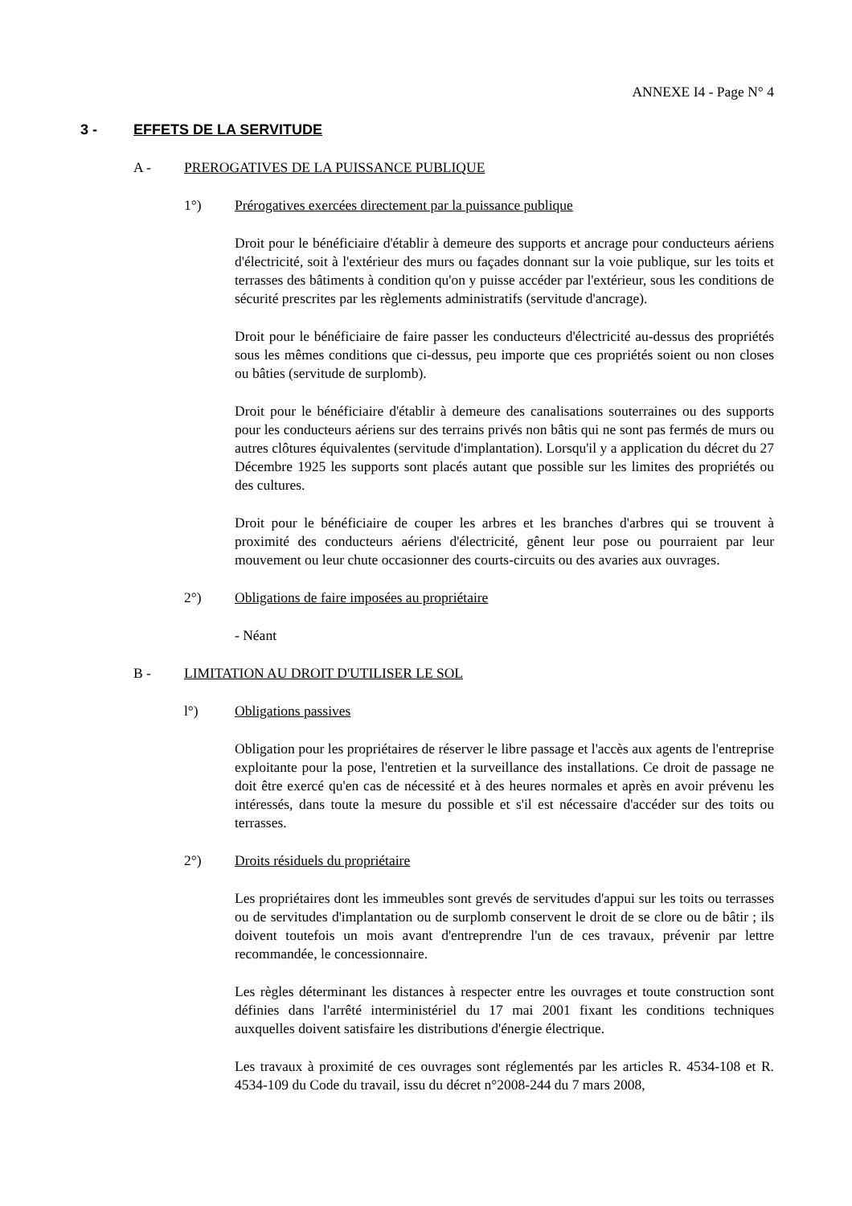ANNEXE I4 - Page N° 4
3 - EFFETS DE LA SERVITUDE
A - PREROGATIVES DE LA PUISSANCE PUBLIQUE
1°) Prérogatives exercées directement par la puissance publique
Droit pour le bénéficiaire d'établir à demeure des supports et ancrage pour conducteurs aériens d'électricité, soit à l'extérieur des murs ou façades donnant sur la voie publique, sur les toits et terrasses des bâtiments à condition qu'on y puisse accéder par l'extérieur, sous les conditions de sécurité prescrites par les règlements administratifs (servitude d'ancrage).
Droit pour le bénéficiaire de faire passer les conducteurs d'électricité au-dessus des propriétés sous les mêmes conditions que ci-dessus, peu importe que ces propriétés soient ou non closes ou bâties (servitude de surplomb).
Droit pour le bénéficiaire d'établir à demeure des canalisations souterraines ou des supports pour les conducteurs aériens sur des terrains privés non bâtis qui ne sont pas fermés de murs ou autres clôtures équivalentes (servitude d'implantation). Lorsqu'il y a application du décret du 27 Décembre 1925 les supports sont placés autant que possible sur les limites des propriétés ou des cultures.
Droit pour le bénéficiaire de couper les arbres et les branches d'arbres qui se trouvent à proximité des conducteurs aériens d'électricité, gênent leur pose ou pourraient par leur mouvement ou leur chute occasionner des courts-circuits ou des avaries aux ouvrages.
2°) Obligations de faire imposées au propriétaire
- Néant
B - LIMITATION AU DROIT D'UTILISER LE SOL
l°) Obligations passives
Obligation pour les propriétaires de réserver le libre passage et l'accès aux agents de l'entreprise exploitante pour la pose, l'entretien et la surveillance des installations. Ce droit de passage ne doit être exercé qu'en cas de nécessité et à des heures normales et après en avoir prévenu les intéressés, dans toute la mesure du possible et s'il est nécessaire d'accéder sur des toits ou terrasses.
2°) Droits résiduels du propriétaire
Les propriétaires dont les immeubles sont grevés de servitudes d'appui sur les toits ou terrasses ou de servitudes d'implantation ou de surplomb conservent le droit de se clore ou de bâtir ; ils doivent toutefois un mois avant d'entreprendre l'un de ces travaux, prévenir par lettre recommandée, le concessionnaire.
Les règles déterminant les distances à respecter entre les ouvrages et toute construction sont définies dans l'arrêté interministériel du 17 mai 2001 fixant les conditions techniques auxquelles doivent satisfaire les distributions d'énergie électrique.
Les travaux à proximité de ces ouvrages sont réglementés par les articles R. 4534-108 et R. 4534-109 du Code du travail, issu du décret n°2008-244 du 7 mars 2008,